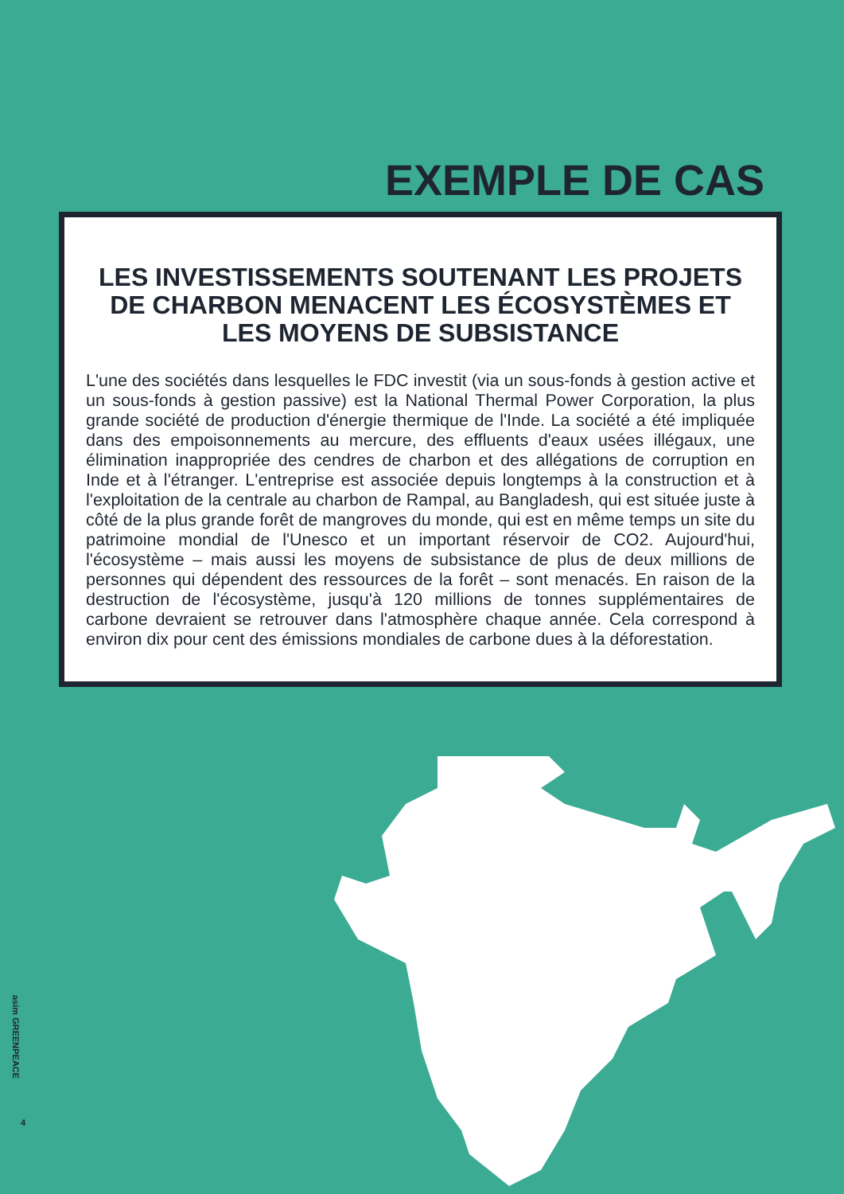EXEMPLE DE CAS
LES INVESTISSEMENTS SOUTENANT LES PROJETS DE CHARBON MENACENT LES ÉCOSYSTÈMES ET LES MOYENS DE SUBSISTANCE
L'une des sociétés dans lesquelles le FDC investit (via un sous-fonds à gestion active et un sous-fonds à gestion passive) est la National Thermal Power Corporation, la plus grande société de production d'énergie thermique de l'Inde. La société a été impliquée dans des empoisonnements au mercure, des effluents d'eaux usées illégaux, une élimination inappropriée des cendres de charbon et des allégations de corruption en Inde et à l'étranger. L'entreprise est associée depuis longtemps à la construction et à l'exploitation de la centrale au charbon de Rampal, au Bangladesh, qui est située juste à côté de la plus grande forêt de mangroves du monde, qui est en même temps un site du patrimoine mondial de l'Unesco et un important réservoir de CO2. Aujourd'hui, l'écosystème – mais aussi les moyens de subsistance de plus de deux millions de personnes qui dépendent des ressources de la forêt – sont menacés. En raison de la destruction de l'écosystème, jusqu'à 120 millions de tonnes supplémentaires de carbone devraient se retrouver dans l'atmosphère chaque année. Cela correspond à environ dix pour cent des émissions mondiales de carbone dues à la déforestation.
asim GREENPEACE
4